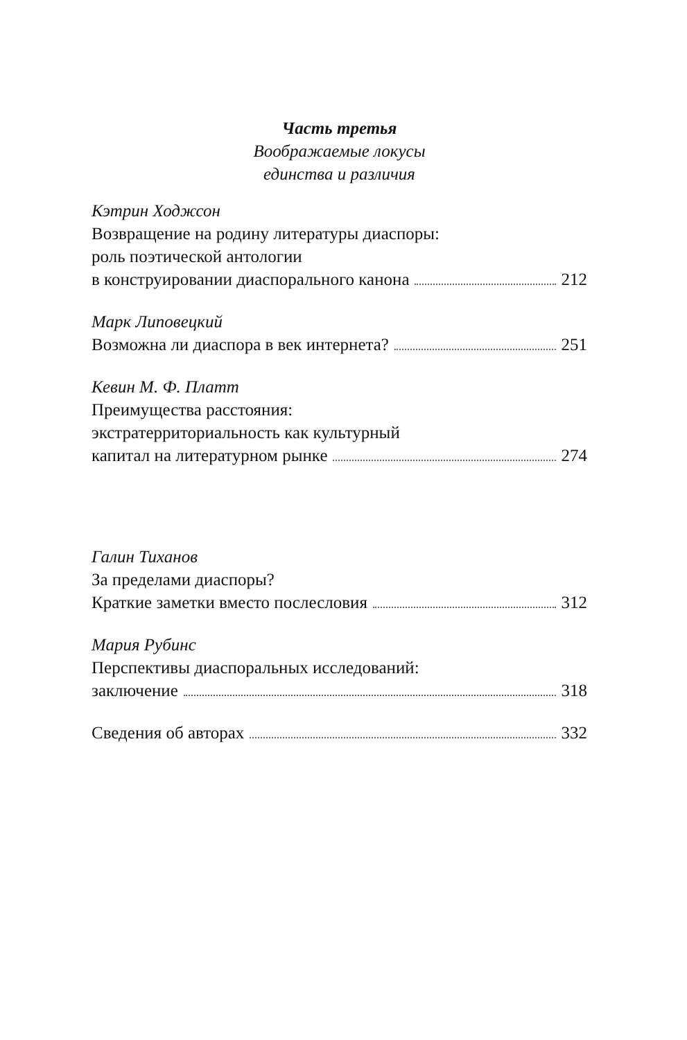Часть третья
Воображаемые локусы
единства и различия
Кэтрин Ходжсон
Возвращение на родину литературы диаспоры:
роль поэтической антологии
в конструировании диаспорального канона 212
Марк Липовецкий
Возможна ли диаспора в век интернета? 251
Кевин М. Ф. Платт
Преимущества расстояния:
экстратерриториальность как культурный
капитал на литературном рынке 274
Галин Тиханов
За пределами диаспоры?
Краткие заметки вместо послесловия 312
Мария Рубинс
Перспективы диаспоральных исследований:
заключение 318
Сведения об авторах 332